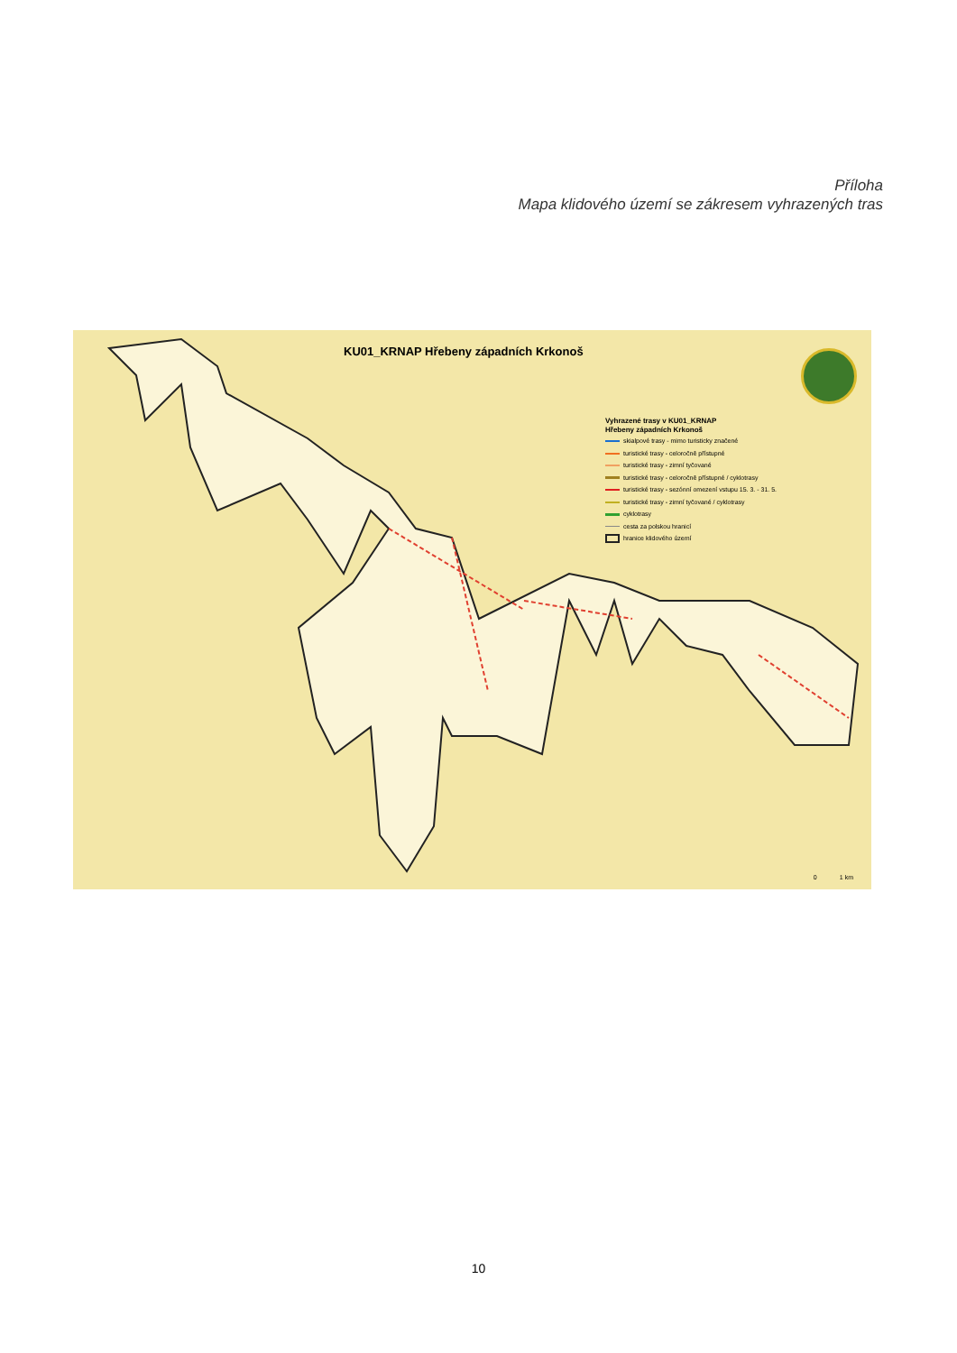Příloha
Mapa klidového území se zákresem vyhrazených tras
KU01_KRNAP Hřebeny západních Krkonoš
Vyhrazené trasy v KU01_KRNAP
Hřebeny západních Krkonoš
skialpové trasy - mimo turisticky značené
turistické trasy - celoročně přístupné
turistické trasy - zimní tyčované
turistické trasy - celoročně přístupné / cyklotrasy
turistické trasy - sezónní omezení vstupu 15. 3. - 31. 5.
turistické trasy - zimní tyčované / cyklotrasy
cyklotrasy
cesta za polskou hranicí
hranice klidového území
0 1 km
10